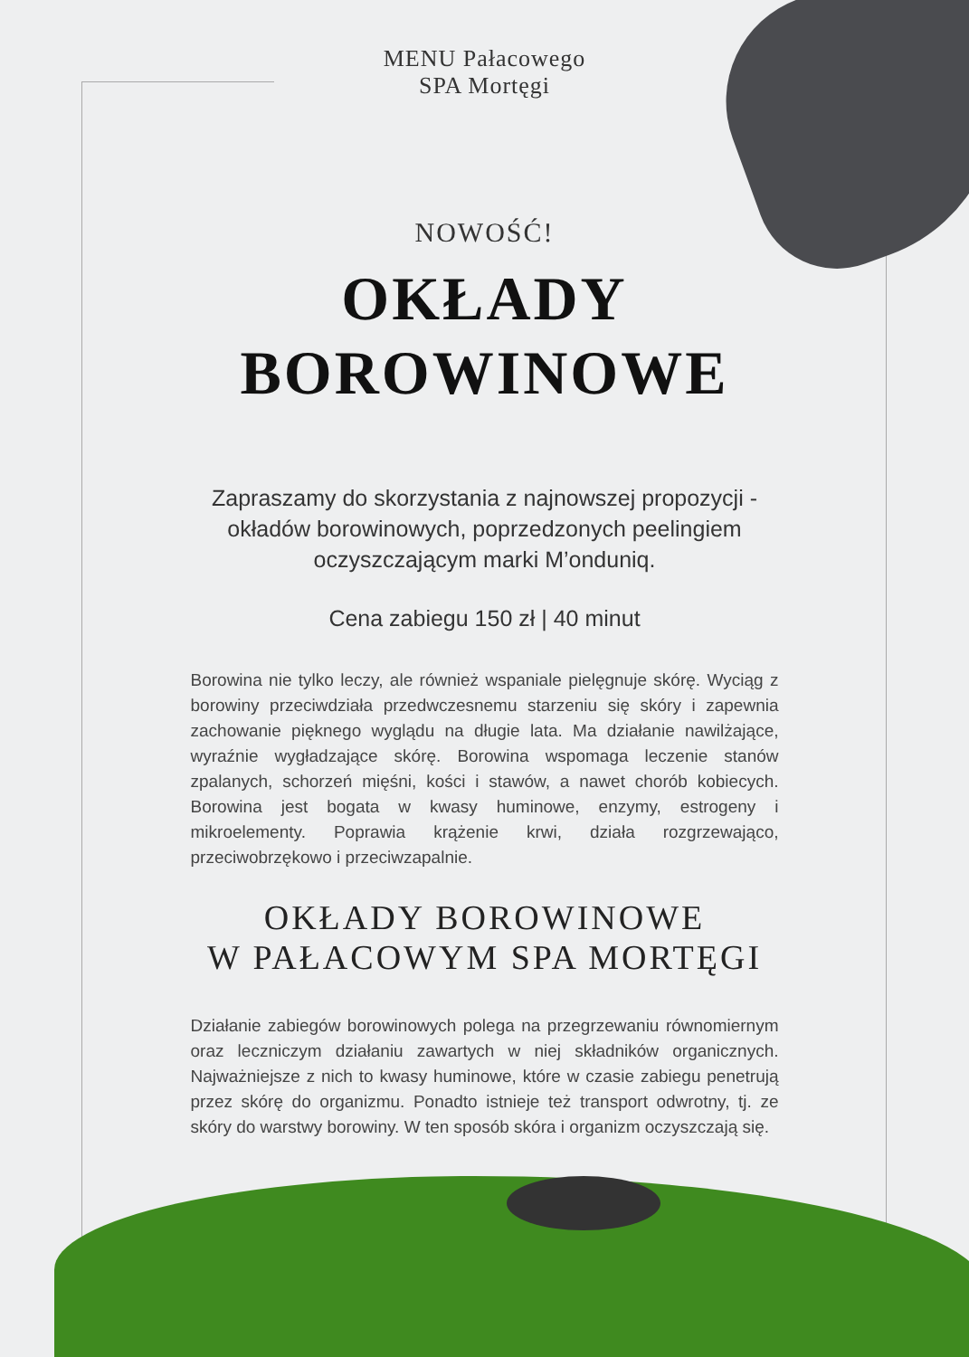MENU Pałacowego
SPA Mortęgi
NOWOŚĆ!
OKŁADY
BOROWINOWE
Zapraszamy do skorzystania z najnowszej propozycji -okładów borowinowych, poprzedzonych peelingiem oczyszczającym marki M’onduniq.
Cena zabiegu 150 zł | 40 minut
Borowina nie tylko leczy, ale również wspaniale pielęgnuje skórę. Wyciąg z borowiny przeciwdziała przedwczesnemu starzeniu się skóry i zapewnia zachowanie pięknego wyglądu na długie lata. Ma działanie nawilżające, wyraźnie wygładzające skórę. Borowina wspomaga leczenie stanów zpalanych, schorzeń mięśni, kości i stawów, a nawet chorób kobiecych. Borowina jest bogata w kwasy huminowe, enzymy, estrogeny i mikroelementy. Poprawia krążenie krwi, działa rozgrzewająco, przeciwobrzękowo i przeciwzapalnie.
OKŁADY BOROWINOWE
W PAŁACOWYM SPA MORTĘGI
Działanie zabiegów borowinowych polega na przegrzewaniu równomiernym oraz leczniczym działaniu zawartych w niej składników organicznych. Najważniejsze z nich to kwasy huminowe, które w czasie zabiegu penetrują przez skórę do organizmu. Ponadto istnieje też transport odwrotny, tj. ze skóry do warstwy borowiny. W ten sposób skóra i organizm oczyszczają się.